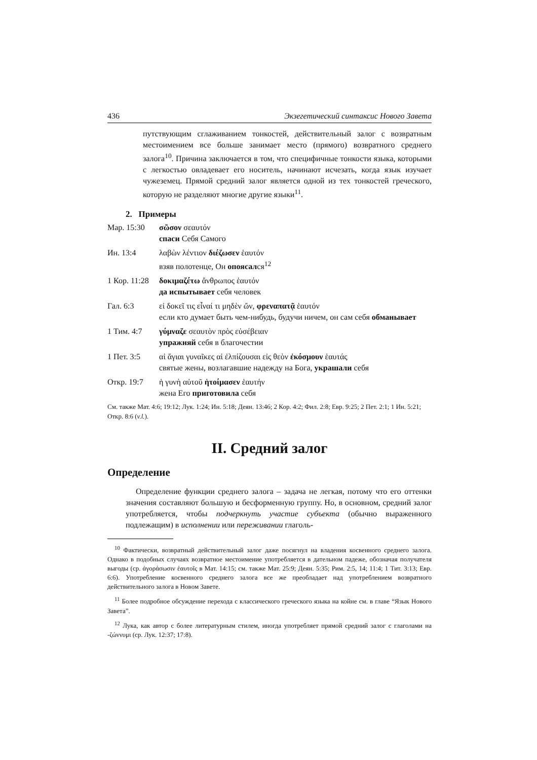436 Экзегетический синтаксис Нового Завета
путствующим сглаживанием тонкостей, действительный залог с возвратным местоимением все больше занимает место (прямого) возвратного среднего залога<sup>10</sup>. Причина заключается в том, что специфичные тонкости языка, которыми с легкостью овладевает его носитель, начинают исчезать, когда язык изучает чужеземец. Прямой средний залог является одной из тех тонкостей греческого, которую не разделяют многие другие языки<sup>11</sup>.
2. Примеры
Мар. 15:30 σῶσον σεαυτόν
спаси Себя Самого
Ин. 13:4 λαβὼν λέντιον διέζωσεν ἑαυτόν
взяв полотенце, Он опоясался<sup>12</sup>
1 Кор. 11:28
δοκιμαζέτω ἄνθρωπος ἑαυτόν
да испытывает себя человек
Гал. 6:3 εἰ δοκεῖ τις εἶναί τι μηδὲν ὤν, φρεναπατᾷ ἑαυτόν
если кто думает быть чем-нибудь, будучи ничем, он сам себя обманывает
1 Тим. 4:7 γύμναζε σεαυτὸν πρὸς εὐσέβειαν
упражняй себя в благочестии
1 Пет. 3:5 αἱ ἅγιαι γυναῖκες αἱ ἐλπίζουσαι εἰς θεὸν ἐκόσμουν ἑαυτάς
святые жены, возлагавшие надежду на Бога, украшали себя
Откр. 19:7 ἡ γυνὴ αὐτοῦ ἡτοίμασεν ἑαυτήν
жена Его приготовила себя
См. также Мат. 4:6; 19:12; Лук. 1:24; Ин. 5:18; Деян. 13:46; 2 Кор. 4:2; Фил. 2:8; Евр. 9:25; 2 Пет. 2:1; 1 Ин. 5:21; Откр. 8:6 (v.l.).
II. Средний залог
Определение
Определение функции среднего залога – задача не легкая, потому что его оттенки значения составляют большую и бесформенную группу. Но, в основном, средний залог употребляется, чтобы подчеркнуть участие субъекта (обычно выраженного подлежащим) в исполнении или переживании глаголь-
<sup>10</sup> Фактически, возвратный действительный залог даже посягнул на владения косвенного среднего залога. Однако в подобных случаях возвратное местоимение употребляется в дательном падеже, обозначая получателя выгоды (ср. ἀγοράσωσιν ἑαυτοῖς в Мат. 14:15; см. также Мат. 25:9; Деян. 5:35; Рим. 2:5, 14; 11:4; 1 Тит. 3:13; Евр. 6:6). Употребление косвенного среднего залога все же преобладает над употреблением возвратного действительного залога в Новом Завете.
<sup>11</sup> Более подробное обсуждение перехода с классического греческого языка на койне см. в главе “Язык Нового Завета”.
<sup>12</sup> Лука, как автор с более литературным стилем, иногда употребляет прямой средний залог с глаголами на -ζώννυμι (ср. Лук. 12:37; 17:8).